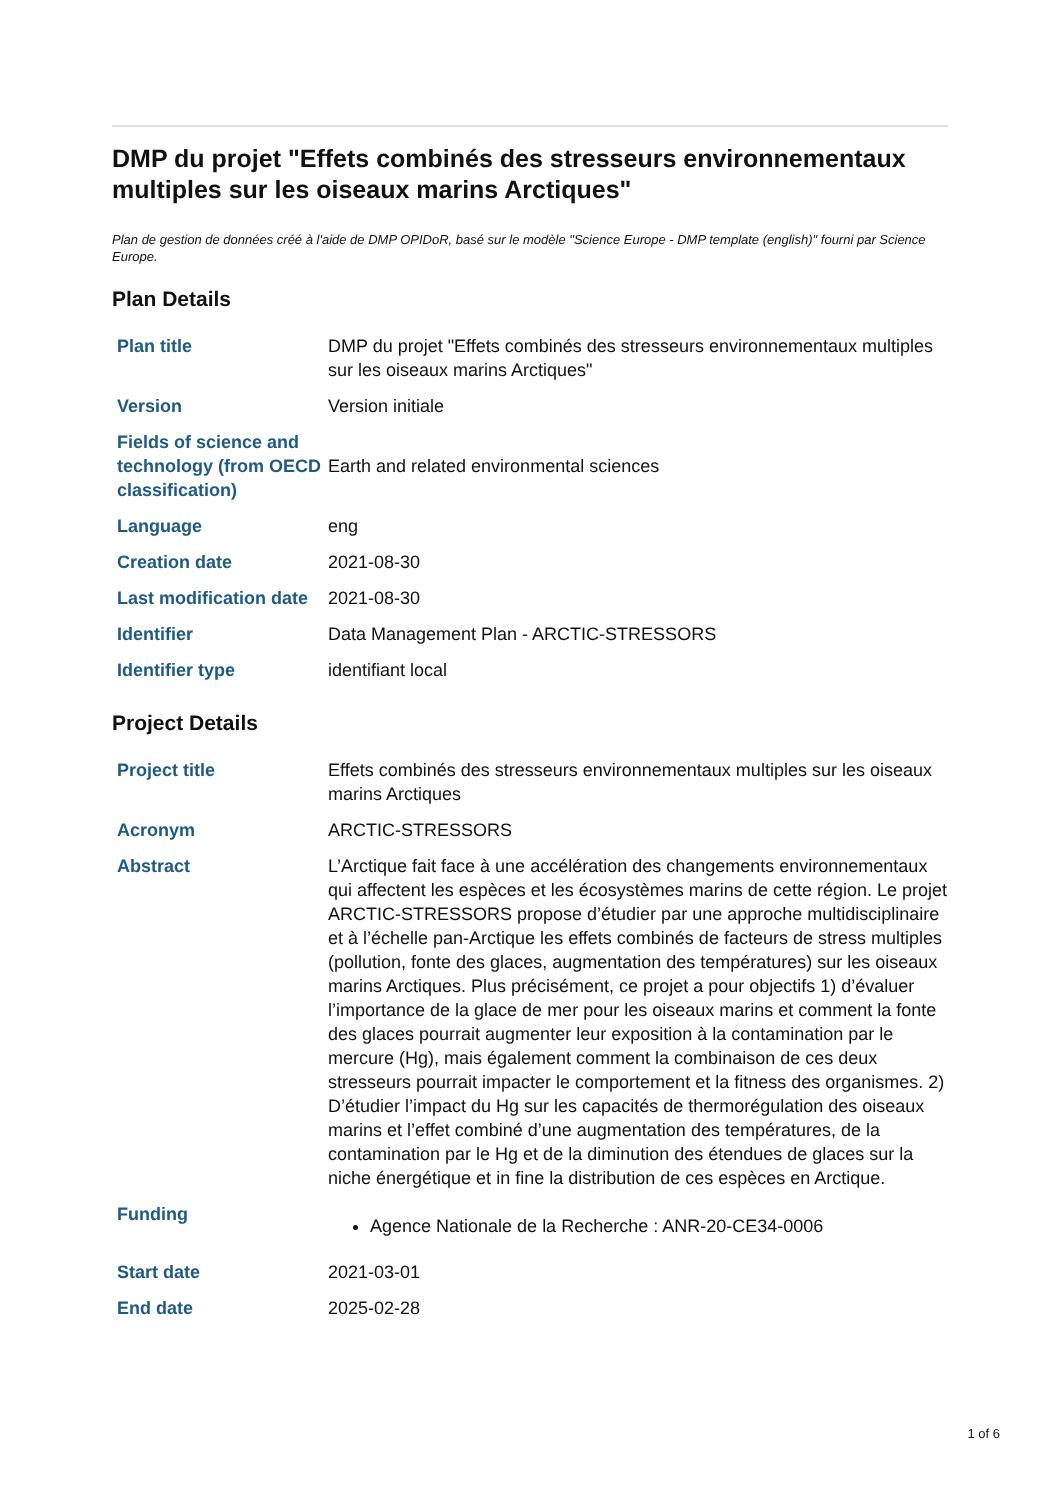DMP du projet "Effets combinés des stresseurs environnementaux multiples sur les oiseaux marins Arctiques"
Plan de gestion de données créé à l'aide de DMP OPIDoR, basé sur le modèle "Science Europe - DMP template (english)" fourni par Science Europe.
Plan Details
| Plan title | DMP du projet "Effets combinés des stresseurs environnementaux multiples sur les oiseaux marins Arctiques" |
| Version | Version initiale |
| Fields of science and technology (from OECD classification) | Earth and related environmental sciences |
| Language | eng |
| Creation date | 2021-08-30 |
| Last modification date | 2021-08-30 |
| Identifier | Data Management Plan - ARCTIC-STRESSORS |
| Identifier type | identifiant local |
Project Details
| Project title | Effets combinés des stresseurs environnementaux multiples sur les oiseaux marins Arctiques |
| Acronym | ARCTIC-STRESSORS |
| Abstract | L’Arctique fait face à une accélération des changements environnementaux qui affectent les espèces et les écosystèmes marins de cette région. Le projet ARCTIC-STRESSORS propose d’étudier par une approche multidisciplinaire et à l’échelle pan-Arctique les effets combinés de facteurs de stress multiples (pollution, fonte des glaces, augmentation des températures) sur les oiseaux marins Arctiques. Plus précisément, ce projet a pour objectifs 1) d’évaluer l’importance de la glace de mer pour les oiseaux marins et comment la fonte des glaces pourrait augmenter leur exposition à la contamination par le mercure (Hg), mais également comment la combinaison de ces deux stresseurs pourrait impacter le comportement et la fitness des organismes. 2) D’étudier l’impact du Hg sur les capacités de thermorégulation des oiseaux marins et l’effet combiné d’une augmentation des températures, de la contamination par le Hg et de la diminution des étendues de glaces sur la niche énergétique et in fine la distribution de ces espèces en Arctique. |
| Funding | Agence Nationale de la Recherche : ANR-20-CE34-0006 |
| Start date | 2021-03-01 |
| End date | 2025-02-28 |
1 of 6